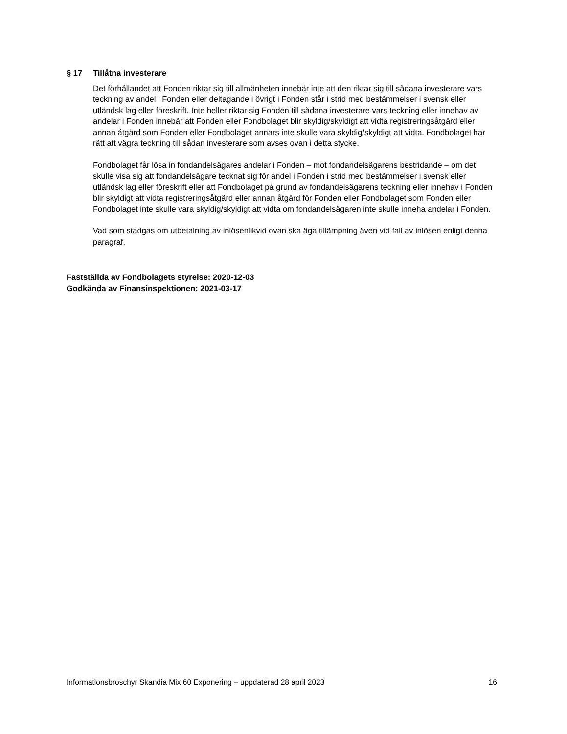§ 17 Tillåtna investerare
Det förhållandet att Fonden riktar sig till allmänheten innebär inte att den riktar sig till sådana investerare vars teckning av andel i Fonden eller deltagande i övrigt i Fonden står i strid med bestämmelser i svensk eller utländsk lag eller föreskrift. Inte heller riktar sig Fonden till sådana investerare vars teckning eller innehav av andelar i Fonden innebär att Fonden eller Fondbolaget blir skyldig/skyldigt att vidta registreringsåtgärd eller annan åtgärd som Fonden eller Fondbolaget annars inte skulle vara skyldig/skyldigt att vidta. Fondbolaget har rätt att vägra teckning till sådan investerare som avses ovan i detta stycke.
Fondbolaget får lösa in fondandelsägares andelar i Fonden – mot fondandelsägarens bestridande – om det skulle visa sig att fondandelsägare tecknat sig för andel i Fonden i strid med bestämmelser i svensk eller utländsk lag eller föreskrift eller att Fondbolaget på grund av fondandelsägarens teckning eller innehav i Fonden blir skyldigt att vidta registreringsåtgärd eller annan åtgärd för Fonden eller Fondbolaget som Fonden eller Fondbolaget inte skulle vara skyldig/skyldigt att vidta om fondandelsägaren inte skulle inneha andelar i Fonden.
Vad som stadgas om utbetalning av inlösenlikvid ovan ska äga tillämpning även vid fall av inlösen enligt denna paragraf.
Fastställda av Fondbolagets styrelse: 2020-12-03
Godkända av Finansinspektionen: 2021-03-17
Informationsbroschyr Skandia Mix 60 Exponering – uppdaterad 28 april 2023 16